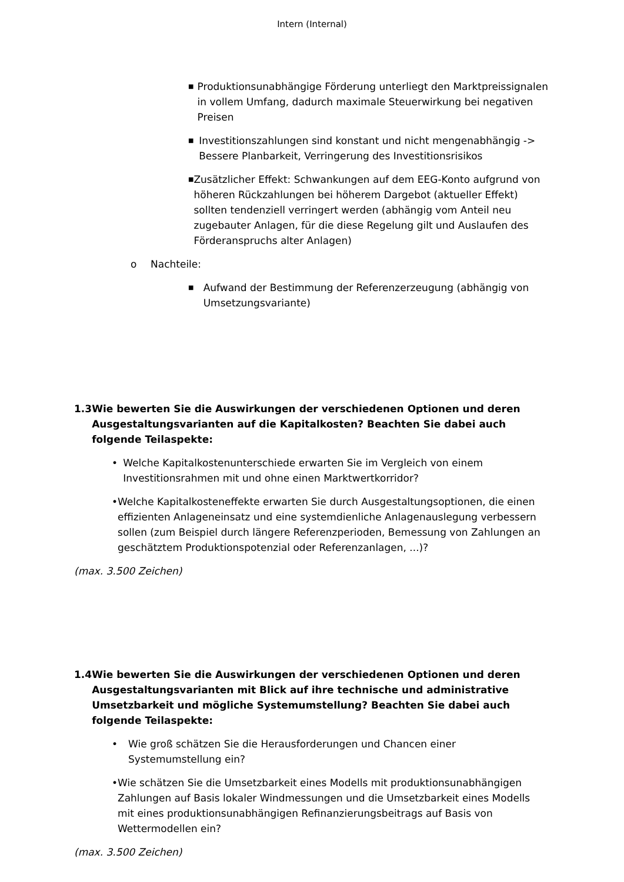Intern (Internal)
■ Produktionsunabhängige Förderung unterliegt den Marktpreissignalen in vollem Umfang, dadurch maximale Steuerwirkung bei negativen Preisen
■ Investitionszahlungen sind konstant und nicht mengenabhängig -> Bessere Planbarkeit, Verringerung des Investitionsrisikos
■ Zusätzlicher Effekt: Schwankungen auf dem EEG-Konto aufgrund von höheren Rückzahlungen bei höherem Dargebot (aktueller Effekt) sollten tendenziell verringert werden (abhängig vom Anteil neu zugebauter Anlagen, für die diese Regelung gilt und Auslaufen des Förderanspruchs alter Anlagen)
o Nachteile:
■ Aufwand der Bestimmung der Referenzerzeugung (abhängig von Umsetzungsvariante)
1.3 Wie bewerten Sie die Auswirkungen der verschiedenen Optionen und deren Ausgestaltungsvarianten auf die Kapitalkosten? Beachten Sie dabei auch folgende Teilaspekte:
• Welche Kapitalkostenunterschiede erwarten Sie im Vergleich von einem Investitionsrahmen mit und ohne einen Marktwertkorridor?
• Welche Kapitalkosteneffekte erwarten Sie durch Ausgestaltungsoptionen, die einen effizienten Anlageneinsatz und eine systemdienliche Anlagenauslegung verbessern sollen (zum Beispiel durch längere Referenzperioden, Bemessung von Zahlungen an geschätztem Produktionspotenzial oder Referenzanlagen, ...)?
(max. 3.500 Zeichen)
1.4 Wie bewerten Sie die Auswirkungen der verschiedenen Optionen und deren Ausgestaltungsvarianten mit Blick auf ihre technische und administrative Umsetzbarkeit und mögliche Systemumstellung? Beachten Sie dabei auch folgende Teilaspekte:
• Wie groß schätzen Sie die Herausforderungen und Chancen einer Systemumstellung ein?
• Wie schätzen Sie die Umsetzbarkeit eines Modells mit produktionsunabhängigen Zahlungen auf Basis lokaler Windmessungen und die Umsetzbarkeit eines Modells mit eines produktionsunabhängigen Refinanzierungsbeitrags auf Basis von Wettermodellen ein?
(max. 3.500 Zeichen)